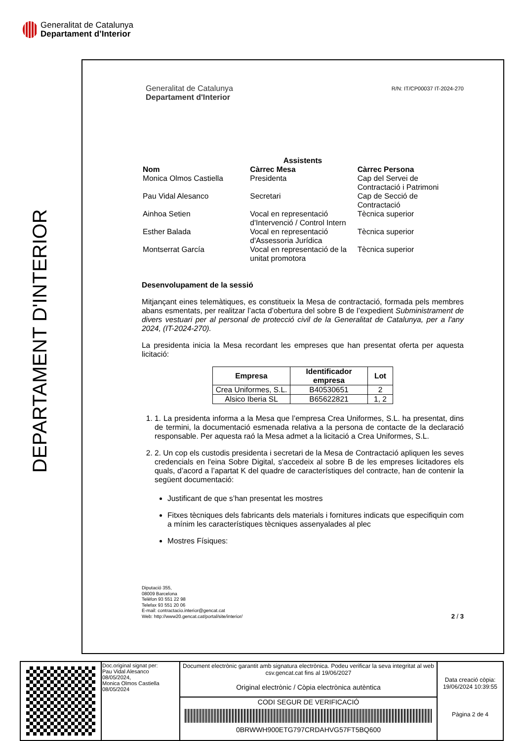Generalitat de Catalunya
Departament d’Interior
DEPARTAMENT D'INTERIOR
Generalitat de Catalunya
Departament d'Interior
R/N: IT/CP00037 IT-2024-270
| Assistents | | |
| --- | --- | --- |
| Nom | Càrrec Mesa | Càrrec Persona |
| Monica Olmos Castiella | Presidenta | Cap del Servei de Contractació i Patrimoni |
| Pau Vidal Alesanco | Secretari | Cap de Secció de Contractació |
| Ainhoa Setien | Vocal en representació d'Intervenció / Control Intern | Tècnica superior |
| Esther Balada | Vocal en representació d'Assessoria Jurídica | Tècnica superior |
| Montserrat García | Vocal en representació de la unitat promotora | Tècnica superior |
Desenvolupament de la sessió
Mitjançant eines telemàtiques, es constitueix la Mesa de contractació, formada pels membres abans esmentats, per realitzar l’acta d’obertura del sobre B de l’expedient Subministrament de divers vestuari per al personal de protecció civil de la Generalitat de Catalunya, per a l'any 2024, (IT-2024-270).
La presidenta inicia la Mesa recordant les empreses que han presentat oferta per aquesta licitació:
| Empresa | Identificador empresa | Lot |
| --- | --- | --- |
| Crea Uniformes, S.L. | B40530651 | 2 |
| Alsico Iberia SL | B65622821 | 1, 2 |
1. 1. La presidenta informa a la Mesa que l’empresa Crea Uniformes, S.L. ha presentat, dins de termini, la documentació esmenada relativa a la persona de contacte de la declaració responsable. Per aquesta raó la Mesa admet a la licitació a Crea Uniformes, S.L.
2. 2. Un cop els custodis presidenta i secretari de la Mesa de Contractació apliquen les seves credencials en l'eina Sobre Digital, s'accedeix al sobre B de les empreses licitadores els quals, d’acord a l’apartat K del quadre de característiques del contracte, han de contenir la següent documentació:
Justificant de que s’han presentat les mostres
Fitxes tècniques dels fabricants dels materials i fornitures indicats que especifiquin com a mínim les característiques tècniques assenyalades al plec
Mostres Físiques:
Diputació 355,
08009 Barcelona
Telèfon 93 551 22 98
Telefax 93 551 20 06
E-mail: contractacio.interior@gencat.cat
Web: http://www20.gencat.cat/portal/site/interior/
2 / 3
| | Doc.original signat per: Pau Vidal Alesanco 08/05/2024, Monica Olmos Castiella 08/05/2024 | Document electrònic garantit amb signatura electrònica. Podeu verificar la seva integritat al web csv.gencat.cat fins al 19/06/2027 Original electrònic / Còpia electrònica autèntica | Data creació còpia: 19/06/2024 10:39:55 Pàgina 2 de 4 |
| | | CODI SEGUR DE VERIFICACIÓ 0BRWWH900ETG797CRDAHVG57FT5BQ600 | |